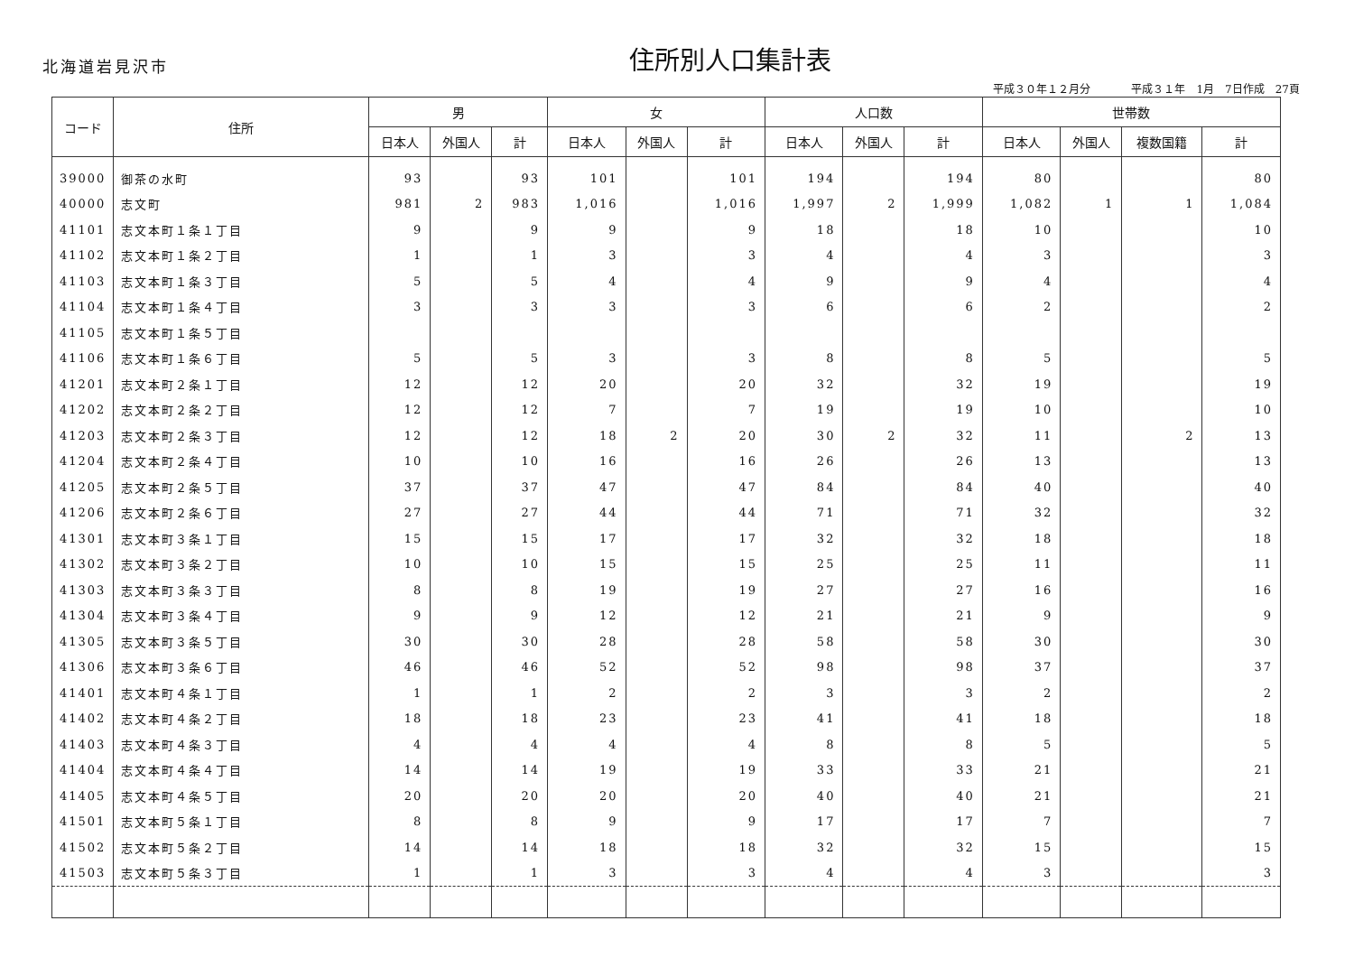北海道岩見沢市
住所別人口集計表
平成３０年１２月分 平成３１年　1月　7日作成　27頁
| コード | 住所 | 男 | | | 女 | | | 人口数 | | | 世帯数 | | | |
| --- | --- | --- | --- | --- | --- | --- | --- | --- | --- | --- | --- | --- | --- | --- |
| | | 日本人 | 外国人 | 計 | 日本人 | 外国人 | 計 | 日本人 | 外国人 | 計 | 日本人 | 外国人 | 複数国籍 | 計 |
| 39000 | 御茶の水町 | 93 | | 93 | 101 | | 101 | 194 | | 194 | 80 | | | 80 |
| 40000 | 志文町 | 981 | 2 | 983 | 1,016 | | 1,016 | 1,997 | 2 | 1,999 | 1,082 | 1 | 1 | 1,084 |
| 41101 | 志文本町１条１丁目 | 9 | | 9 | 9 | | 9 | 18 | | 18 | 10 | | | 10 |
| 41102 | 志文本町１条２丁目 | 1 | | 1 | 3 | | 3 | 4 | | 4 | 3 | | | 3 |
| 41103 | 志文本町１条３丁目 | 5 | | 5 | 4 | | 4 | 9 | | 9 | 4 | | | 4 |
| 41104 | 志文本町１条４丁目 | 3 | | 3 | 3 | | 3 | 6 | | 6 | 2 | | | 2 |
| 41105 | 志文本町１条５丁目 | | | | | | | | | | | | | |
| 41106 | 志文本町１条６丁目 | 5 | | 5 | 3 | | 3 | 8 | | 8 | 5 | | | 5 |
| 41201 | 志文本町２条１丁目 | 12 | | 12 | 20 | | 20 | 32 | | 32 | 19 | | | 19 |
| 41202 | 志文本町２条２丁目 | 12 | | 12 | 7 | | 7 | 19 | | 19 | 10 | | | 10 |
| 41203 | 志文本町２条３丁目 | 12 | | 12 | 18 | 2 | 20 | 30 | 2 | 32 | 11 | | 2 | 13 |
| 41204 | 志文本町２条４丁目 | 10 | | 10 | 16 | | 16 | 26 | | 26 | 13 | | | 13 |
| 41205 | 志文本町２条５丁目 | 37 | | 37 | 47 | | 47 | 84 | | 84 | 40 | | | 40 |
| 41206 | 志文本町２条６丁目 | 27 | | 27 | 44 | | 44 | 71 | | 71 | 32 | | | 32 |
| 41301 | 志文本町３条１丁目 | 15 | | 15 | 17 | | 17 | 32 | | 32 | 18 | | | 18 |
| 41302 | 志文本町３条２丁目 | 10 | | 10 | 15 | | 15 | 25 | | 25 | 11 | | | 11 |
| 41303 | 志文本町３条３丁目 | 8 | | 8 | 19 | | 19 | 27 | | 27 | 16 | | | 16 |
| 41304 | 志文本町３条４丁目 | 9 | | 9 | 12 | | 12 | 21 | | 21 | 9 | | | 9 |
| 41305 | 志文本町３条５丁目 | 30 | | 30 | 28 | | 28 | 58 | | 58 | 30 | | | 30 |
| 41306 | 志文本町３条６丁目 | 46 | | 46 | 52 | | 52 | 98 | | 98 | 37 | | | 37 |
| 41401 | 志文本町４条１丁目 | 1 | | 1 | 2 | | 2 | 3 | | 3 | 2 | | | 2 |
| 41402 | 志文本町４条２丁目 | 18 | | 18 | 23 | | 23 | 41 | | 41 | 18 | | | 18 |
| 41403 | 志文本町４条３丁目 | 4 | | 4 | 4 | | 4 | 8 | | 8 | 5 | | | 5 |
| 41404 | 志文本町４条４丁目 | 14 | | 14 | 19 | | 19 | 33 | | 33 | 21 | | | 21 |
| 41405 | 志文本町４条５丁目 | 20 | | 20 | 20 | | 20 | 40 | | 40 | 21 | | | 21 |
| 41501 | 志文本町５条１丁目 | 8 | | 8 | 9 | | 9 | 17 | | 17 | 7 | | | 7 |
| 41502 | 志文本町５条２丁目 | 14 | | 14 | 18 | | 18 | 32 | | 32 | 15 | | | 15 |
| 41503 | 志文本町５条３丁目 | 1 | | 1 | 3 | | 3 | 4 | | 4 | 3 | | | 3 |